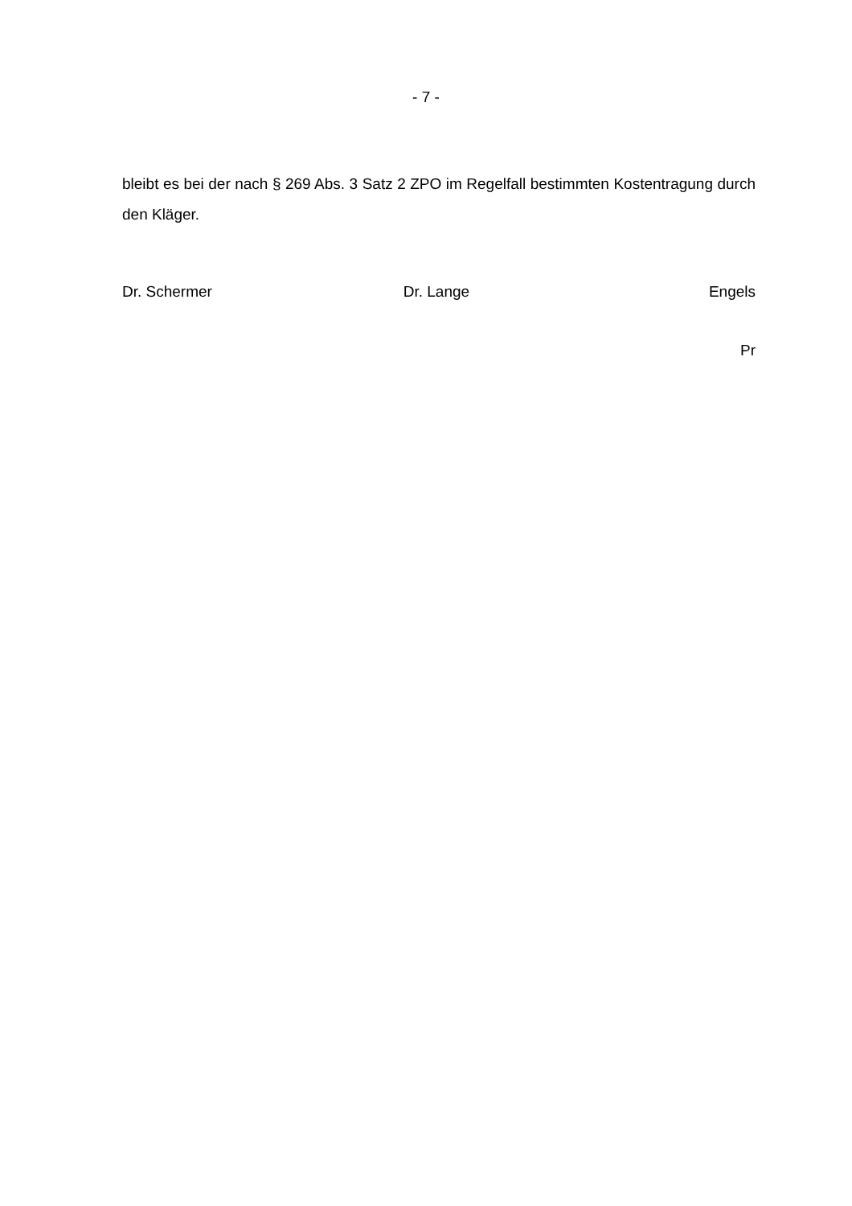- 7 -
bleibt es bei der nach § 269 Abs. 3 Satz 2 ZPO im Regelfall bestimmten Kostentragung durch den Kläger.
Dr. Schermer Dr. Lange Engels
Pr